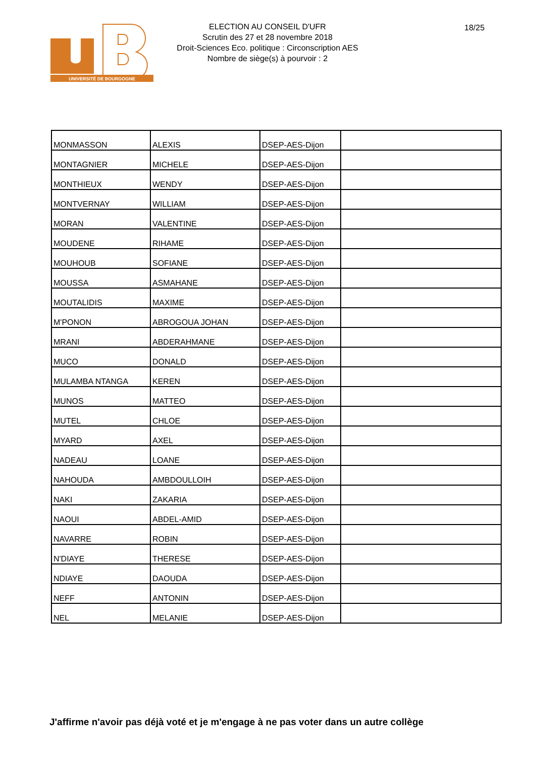UNIVERSITÉ DE BOURGOGNE
ELECTION AU CONSEIL D'UFR
Scrutin des 27 et 28 novembre 2018
Droit-Sciences Eco. politique : Circonscription AES
Nombre de siège(s) à pourvoir : 2
18/25
| MONMASSON | ALEXIS | DSEP-AES-Dijon | |
| MONTAGNIER | MICHELE | DSEP-AES-Dijon | |
| MONTHIEUX | WENDY | DSEP-AES-Dijon | |
| MONTVERNAY | WILLIAM | DSEP-AES-Dijon | |
| MORAN | VALENTINE | DSEP-AES-Dijon | |
| MOUDENE | RIHAME | DSEP-AES-Dijon | |
| MOUHOUB | SOFIANE | DSEP-AES-Dijon | |
| MOUSSA | ASMAHANE | DSEP-AES-Dijon | |
| MOUTALIDIS | MAXIME | DSEP-AES-Dijon | |
| M'PONON | ABROGOUA JOHAN | DSEP-AES-Dijon | |
| MRANI | ABDERAHMANE | DSEP-AES-Dijon | |
| MUCO | DONALD | DSEP-AES-Dijon | |
| MULAMBA NTANGA | KEREN | DSEP-AES-Dijon | |
| MUNOS | MATTEO | DSEP-AES-Dijon | |
| MUTEL | CHLOE | DSEP-AES-Dijon | |
| MYARD | AXEL | DSEP-AES-Dijon | |
| NADEAU | LOANE | DSEP-AES-Dijon | |
| NAHOUDA | AMBDOULLOIH | DSEP-AES-Dijon | |
| NAKI | ZAKARIA | DSEP-AES-Dijon | |
| NAOUI | ABDEL-AMID | DSEP-AES-Dijon | |
| NAVARRE | ROBIN | DSEP-AES-Dijon | |
| N'DIAYE | THERESE | DSEP-AES-Dijon | |
| NDIAYE | DAOUDA | DSEP-AES-Dijon | |
| NEFF | ANTONIN | DSEP-AES-Dijon | |
| NEL | MELANIE | DSEP-AES-Dijon | |
J'affirme n'avoir pas déjà voté et je m'engage à ne pas voter dans un autre collège